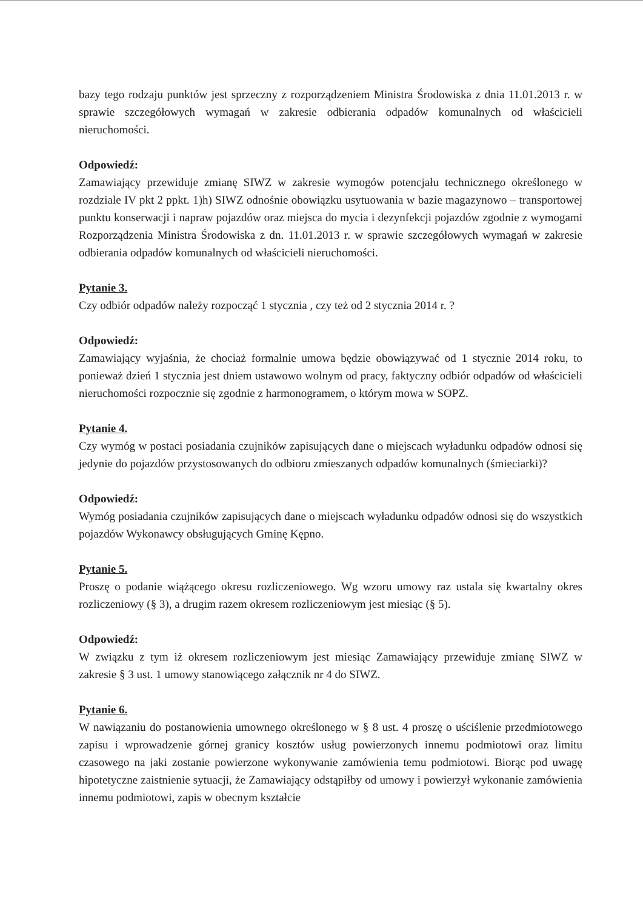bazy tego rodzaju punktów jest sprzeczny z rozporządzeniem Ministra Środowiska z dnia 11.01.2013 r. w sprawie szczegółowych wymagań w zakresie odbierania odpadów komunalnych od właścicieli nieruchomości.
Odpowiedź:
Zamawiający przewiduje zmianę SIWZ w zakresie wymogów potencjału technicznego określonego w rozdziale IV pkt 2 ppkt. 1)h) SIWZ odnośnie obowiązku usytuowania w bazie magazynowo – transportowej punktu konserwacji i napraw pojazdów oraz miejsca do mycia i dezynfekcji pojazdów zgodnie z wymogami Rozporządzenia Ministra Środowiska z dn. 11.01.2013 r. w sprawie szczegółowych wymagań w zakresie odbierania odpadów komunalnych od właścicieli nieruchomości.
Pytanie 3.
Czy odbiór odpadów należy rozpocząć 1 stycznia , czy też od 2 stycznia 2014 r. ?
Odpowiedź:
Zamawiający wyjaśnia, że chociaż formalnie umowa będzie obowiązywać od 1 stycznie 2014 roku, to ponieważ dzień 1 stycznia jest dniem ustawowo wolnym od pracy, faktyczny odbiór odpadów od właścicieli nieruchomości rozpocznie się zgodnie z harmonogramem, o którym mowa w SOPZ.
Pytanie 4.
Czy wymóg w postaci posiadania czujników zapisujących dane o miejscach wyładunku odpadów odnosi się jedynie do pojazdów przystosowanych do odbioru zmieszanych odpadów komunalnych (śmieciarki)?
Odpowiedź:
Wymóg posiadania czujników zapisujących dane o miejscach wyładunku odpadów odnosi się do wszystkich pojazdów Wykonawcy obsługujących Gminę Kępno.
Pytanie 5.
Proszę o podanie wiążącego okresu rozliczeniowego. Wg wzoru umowy raz ustala się kwartalny okres rozliczeniowy (§ 3), a drugim razem okresem rozliczeniowym jest miesiąc (§ 5).
Odpowiedź:
W związku z tym iż okresem rozliczeniowym jest miesiąc Zamawiający przewiduje zmianę SIWZ w zakresie § 3 ust. 1 umowy stanowiącego załącznik nr 4 do SIWZ.
Pytanie 6.
W nawiązaniu do postanowienia umownego określonego w § 8 ust. 4 proszę o uściślenie przedmiotowego zapisu i wprowadzenie górnej granicy kosztów usług powierzonych innemu podmiotowi oraz limitu czasowego na jaki zostanie powierzone wykonywanie zamówienia temu podmiotowi. Biorąc pod uwagę hipotetyczne zaistnienie sytuacji, że Zamawiający odstąpiłby od umowy i powierzył wykonanie zamówienia innemu podmiotowi, zapis w obecnym kształcie